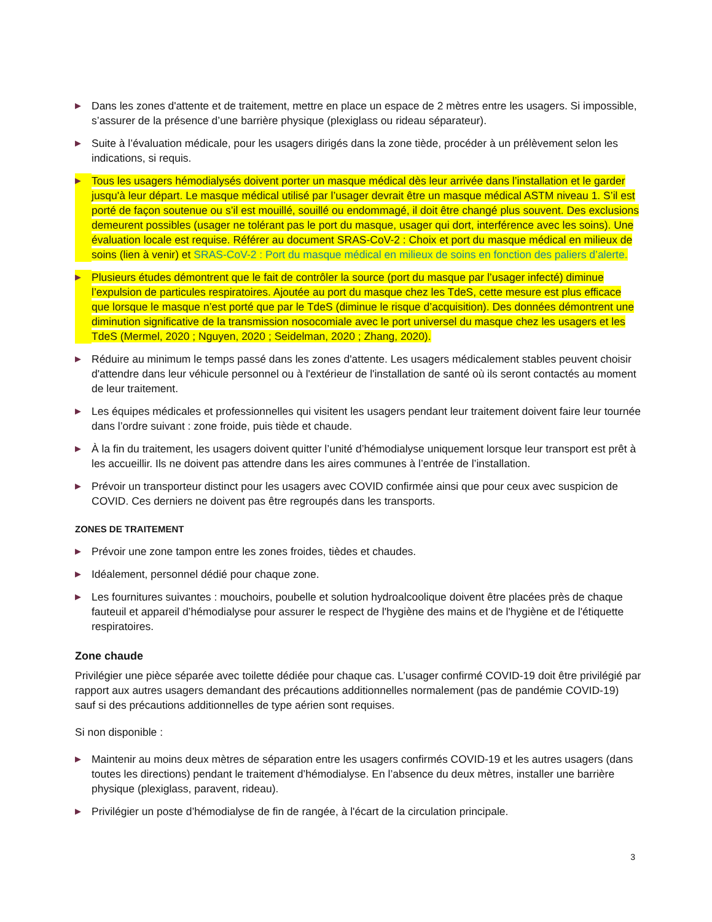▶
Dans les zones d'attente et de traitement, mettre en place un espace de 2 mètres entre les usagers. Si impossible, s’assurer de la présence d’une barrière physique (plexiglass ou rideau séparateur).
▶
Suite à l’évaluation médicale, pour les usagers dirigés dans la zone tiède, procéder à un prélèvement selon les indications, si requis.
▶
Tous les usagers hémodialysés doivent porter un masque médical dès leur arrivée dans l’installation et le garder jusqu'à leur départ. Le masque médical utilisé par l’usager devrait être un masque médical ASTM niveau 1. S’il est porté de façon soutenue ou s’il est mouillé, souillé ou endommagé, il doit être changé plus souvent. Des exclusions demeurent possibles (usager ne tolérant pas le port du masque, usager qui dort, interférence avec les soins). Une évaluation locale est requise. Référer au document SRAS-CoV-2 : Choix et port du masque médical en milieux de soins (lien à venir) et SRAS-CoV-2 : Port du masque médical en milieux de soins en fonction des paliers d’alerte.
▶
Plusieurs études démontrent que le fait de contrôler la source (port du masque par l’usager infecté) diminue l’expulsion de particules respiratoires. Ajoutée au port du masque chez les TdeS, cette mesure est plus efficace que lorsque le masque n’est porté que par le TdeS (diminue le risque d’acquisition). Des données démontrent une diminution significative de la transmission nosocomiale avec le port universel du masque chez les usagers et les TdeS (Mermel, 2020 ; Nguyen, 2020 ; Seidelman, 2020 ; Zhang, 2020).
▶
Réduire au minimum le temps passé dans les zones d'attente. Les usagers médicalement stables peuvent choisir d'attendre dans leur véhicule personnel ou à l'extérieur de l'installation de santé où ils seront contactés au moment de leur traitement.
▶
Les équipes médicales et professionnelles qui visitent les usagers pendant leur traitement doivent faire leur tournée dans l’ordre suivant : zone froide, puis tiède et chaude.
▶
À la fin du traitement, les usagers doivent quitter l’unité d’hémodialyse uniquement lorsque leur transport est prêt à les accueillir. Ils ne doivent pas attendre dans les aires communes à l’entrée de l’installation.
▶
Prévoir un transporteur distinct pour les usagers avec COVID confirmée ainsi que pour ceux avec suspicion de COVID. Ces derniers ne doivent pas être regroupés dans les transports.
ZONES DE TRAITEMENT
▶
Prévoir une zone tampon entre les zones froides, tièdes et chaudes.
▶
Idéalement, personnel dédié pour chaque zone.
▶
Les fournitures suivantes : mouchoirs, poubelle et solution hydroalcoolique doivent être placées près de chaque fauteuil et appareil d’hémodialyse pour assurer le respect de l'hygiène des mains et de l'hygiène et de l'étiquette respiratoires.
Zone chaude
Privilégier une pièce séparée avec toilette dédiée pour chaque cas. L’usager confirmé COVID-19 doit être privilégié par rapport aux autres usagers demandant des précautions additionnelles normalement (pas de pandémie COVID-19) sauf si des précautions additionnelles de type aérien sont requises.
Si non disponible :
▶
Maintenir au moins deux mètres de séparation entre les usagers confirmés COVID-19 et les autres usagers (dans toutes les directions) pendant le traitement d’hémodialyse. En l’absence du deux mètres, installer une barrière physique (plexiglass, paravent, rideau).
▶
Privilégier un poste d’hémodialyse de fin de rangée, à l'écart de la circulation principale.
3